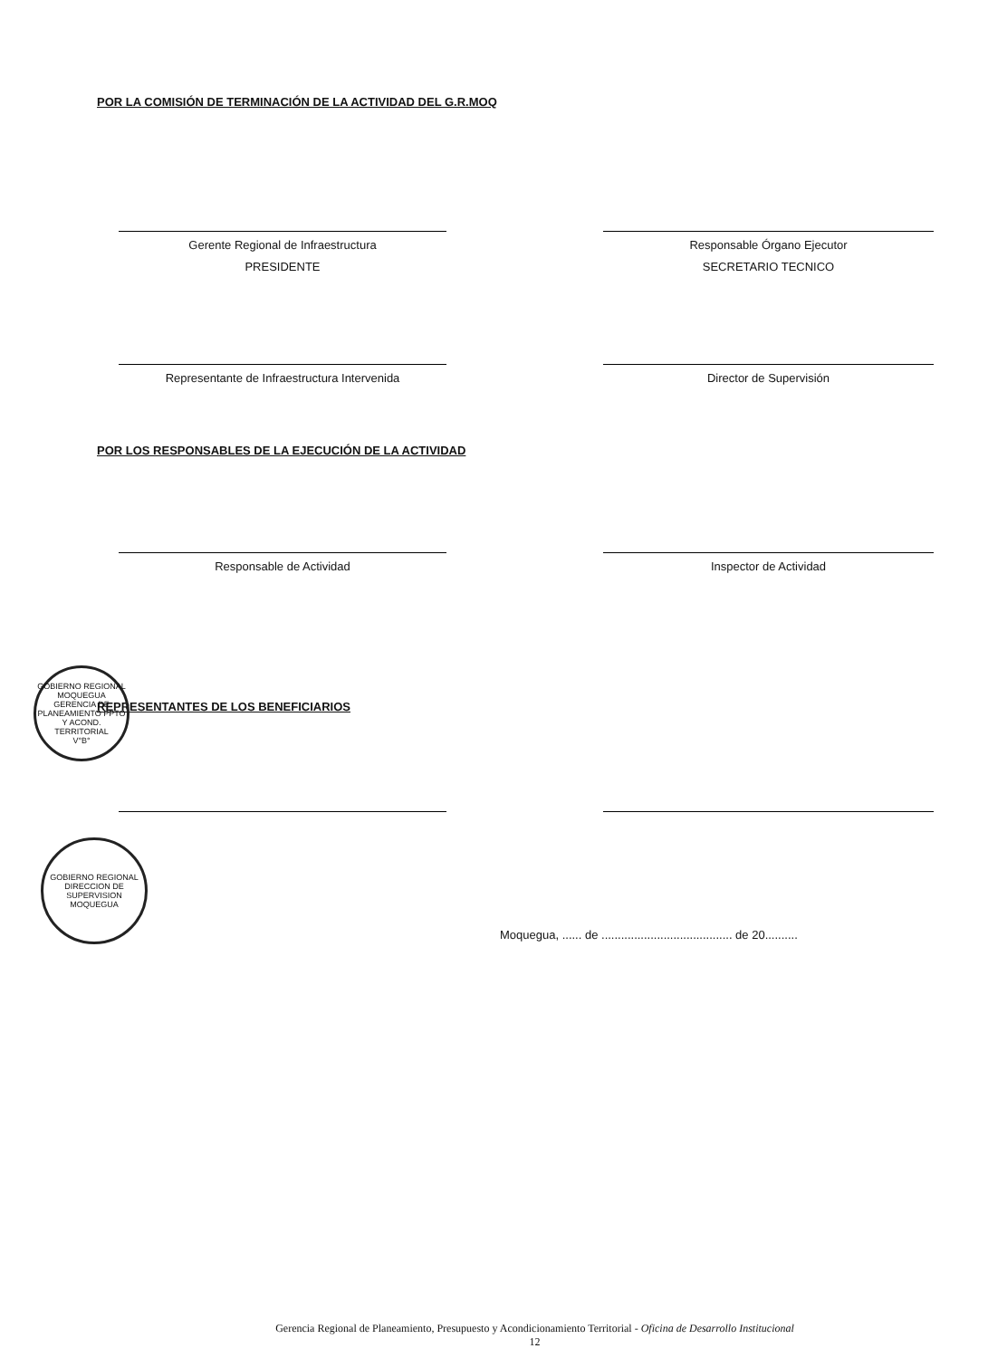POR LA COMISIÓN DE TERMINACIÓN DE LA ACTIVIDAD DEL G.R.MOQ
Gerente Regional de Infraestructura
PRESIDENTE
Responsable Órgano Ejecutor
SECRETARIO TECNICO
Representante de Infraestructura Intervenida Director de Supervisión
POR LOS RESPONSABLES DE LA EJECUCIÓN DE LA ACTIVIDAD
Responsable de Actividad Inspector de Actividad
REPRESENTANTES DE LOS BENEFICIARIOS
Moquegua, ...... de ........................................ de 20..........
Gerencia Regional de Planeamiento, Presupuesto y Acondicionamiento Territorial - Oficina de Desarrollo Institucional
12
GOBIERNO REGIONAL MOQUEGUA
GERENCIA DE PLANEAMIENTO PPTO Y ACOND. TERRITORIAL
V°B°
GOBIERNO REGIONAL
DIRECCION DE SUPERVISION
MOQUEGUA